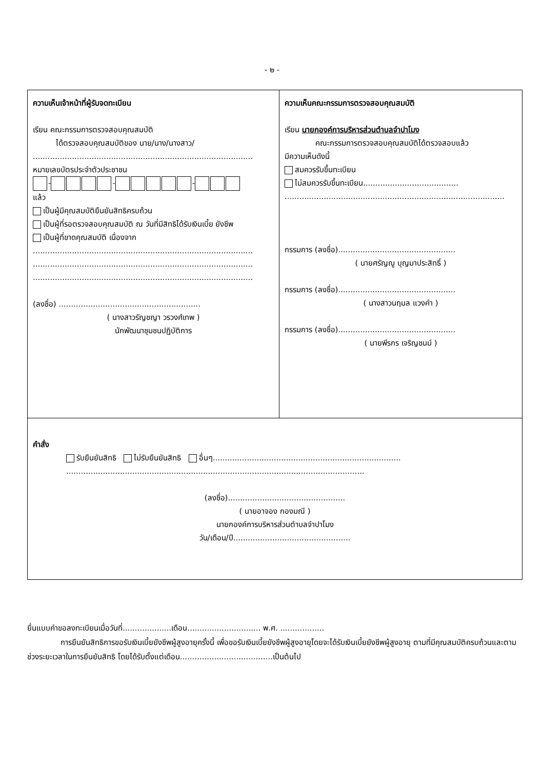- ๒ -
| ความเห็นเจ้าหน้าที่ผู้รับจดทะเบียน เรียน คณะกรรมการตรวจสอบคุณสมบัติ ได้ตรวจสอบคุณสมบัติของ นาย/นาง/นางสาว/ .......................................................................................... หมายเลขบัตรประจำตัวประชาชน - - - แล้ว เป็นผู้มีคุณสมบัติยืนยันสิทธิครบถ้วน เป็นผู้ที่รอตรวจสอบคุณสมบัติ ณ วันที่มีสิทธิได้รับเงินเบี้ย ยังชีพ เป็นผู้ที่ขาดคุณสมบัติ เนื่องจาก .......................................................................................... .......................................................................................... .......................................................................................... (ลงชื่อ) .......................................................... ( นางสาวรัญชญา วรวงศ์เทพ ) นักพัฒนาชุมชนปฏิบัติการ | ความเห็นคณะกรรมการตรวจสอบคุณสมบัติ เรียน นายกองค์การบริหารส่วนตำบลจำปาโมง คณะกรรมการตรวจสอบคุณสมบัติได้ตรวจสอบแล้ว มีความเห็นดังนี้ สมควรรับขึ้นทะเบียน ไม่สมควรรับขึ้นทะเบียน....................................... .......................................................................................... กรรมการ (ลงชื่อ)................................................ ( นายศรัญญู บุญมาประสิทธิ์ ) กรรมการ (ลงชื่อ)................................................ ( นางสาวนฤมล แวงคำ ) กรรมการ (ลงชื่อ)................................................ ( นายพีรกร เจริญชนม์ ) |
| คำสั่ง รับยืนยันสิทธิ ไม่รับยืนยันสิทธิ อื่นๆ............................................................................. .......................................................................................................................... (ลงชื่อ)................................................ ( นายอาจอง กองมณี ) นายกองค์การบริหารส่วนตำบลจำปาโมง วัน/เดือน/ปี................................................ | |
ยื่นแบบคำขอลงทะเบียนเมื่อวันที่....................เดือน.............................. พ.ศ. ..................
การยืนยันสิทธิการขอรับเงินเบี้ยยังชีพผู้สูงอายุครั้งนี้ เพื่อขอรับเงินเบี้ยยังชีพผู้สูงอายุโดยจะได้รับเงินเบี้ยยังชีพผู้สูงอายุ ตามที่มีคุณสมบัติครบถ้วนและตามช่วงระยะเวลาในการยืนยันสิทธิ โดยได้รับตั้งแต่เดือน......................................เป็นต้นไป